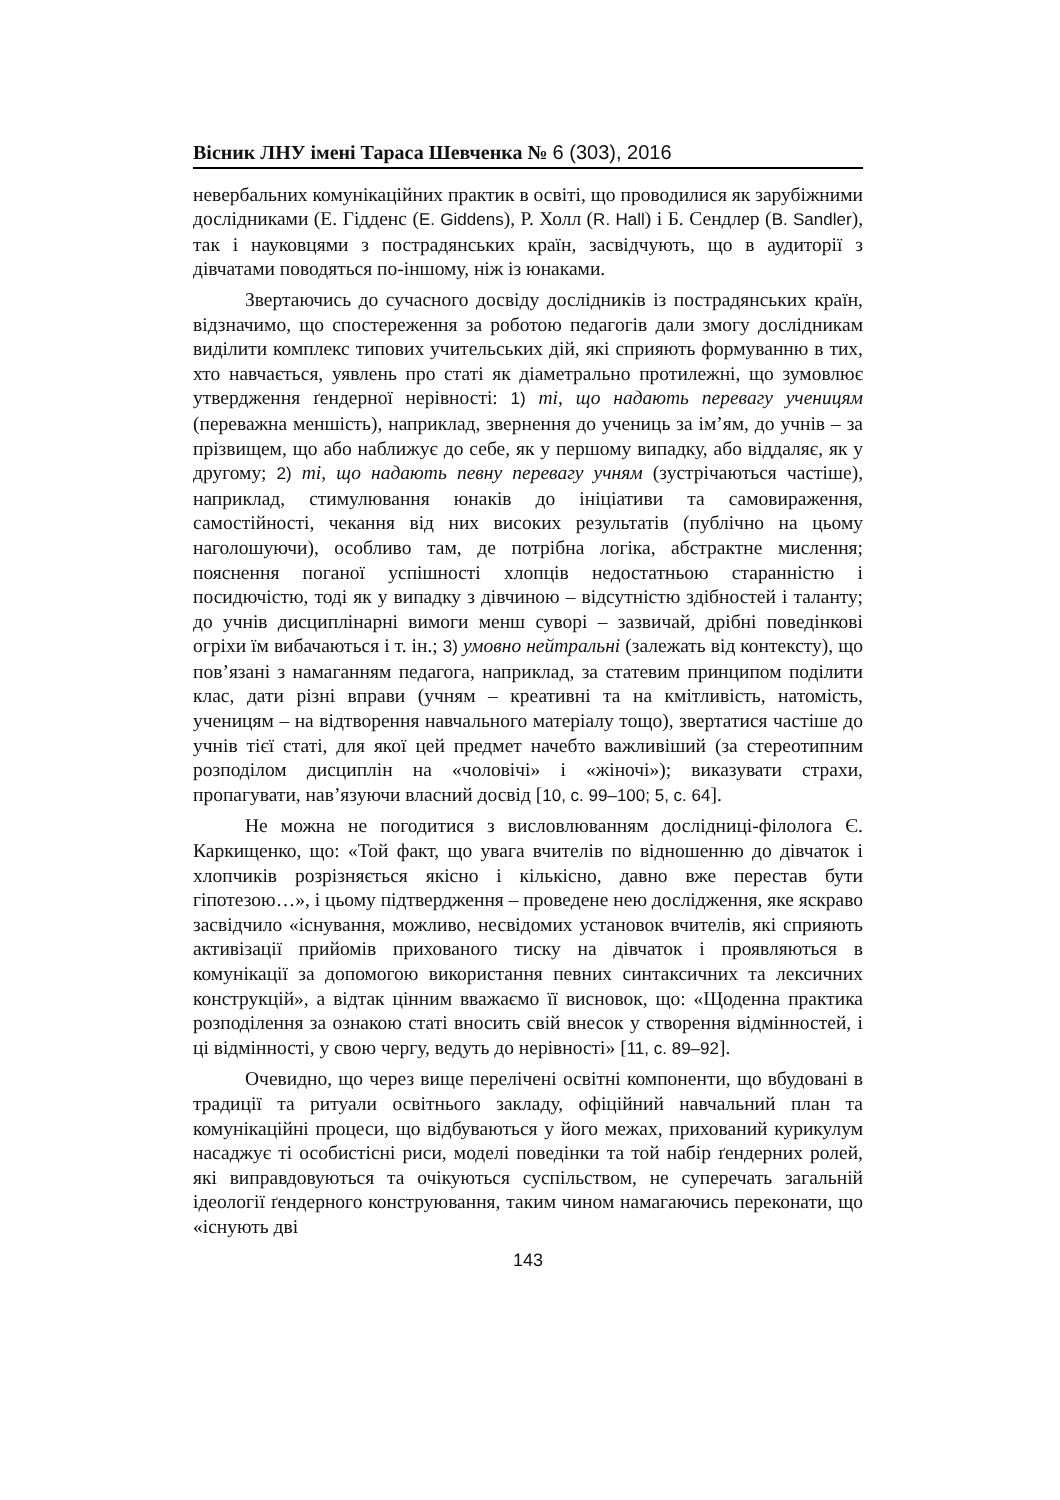Вісник ЛНУ імені Тараса Шевченка № 6 (303), 2016
невербальних комунікаційних практик в освіті, що проводилися як зарубіжними дослідниками (Е. Гідденс (E. Giddens), Р. Холл (R. Hall) і Б. Сендлер (B. Sandler), так і науковцями з пострадянських країн, засвідчують, що в аудиторії з дівчатами поводяться по-іншому, ніж із юнаками.
Звертаючись до сучасного досвіду дослідників із пострадянських країн, відзначимо, що спостереження за роботою педагогів дали змогу дослідникам виділити комплекс типових учительських дій, які сприяють формуванню в тих, хто навчається, уявлень про статі як діаметрально протилежні, що зумовлює утвердження ґендерної нерівності: 1) ті, що надають перевагу ученицям (переважна меншість), наприклад, звернення до учениць за ім’ям, до учнів – за прізвищем, що або наближує до себе, як у першому випадку, або віддаляє, як у другому; 2) ті, що надають певну перевагу учням (зустрічаються частіше), наприклад, стимулювання юнаків до ініціативи та самовираження, самостійності, чекання від них високих результатів (публічно на цьому наголошуючи), особливо там, де потрібна логіка, абстрактне мислення; пояснення поганої успішності хлопців недостатньою старанністю і посидючістю, тоді як у випадку з дівчиною – відсутністю здібностей і таланту; до учнів дисциплінарні вимоги менш суворі – зазвичай, дрібні поведінкові огріхи їм вибачаються і т. ін.; 3) умовно нейтральні (залежать від контексту), що пов’язані з намаганням педагога, наприклад, за статевим принципом поділити клас, дати різні вправи (учням – креативні та на кмітливість, натомість, ученицям – на відтворення навчального матеріалу тощо), звертатися частіше до учнів тієї статі, для якої цей предмет начебто важливіший (за стереотипним розподілом дисциплін на «чоловічі» і «жіночі»); виказувати страхи, пропагувати, нав’язуючи власний досвід [10, с. 99–100; 5, с. 64].
Не можна не погодитися з висловлюванням дослідниці-філолога Є. Каркищенко, що: «Той факт, що увага вчителів по відношенню до дівчаток і хлопчиків розрізняється якісно і кількісно, давно вже перестав бути гіпотезою…», і цьому підтвердження – проведене нею дослідження, яке яскраво засвідчило «існування, можливо, несвідомих установок вчителів, які сприяють активізації прийомів прихованого тиску на дівчаток і проявляються в комунікації за допомогою використання певних синтаксичних та лексичних конструкцій», а відтак цінним вважаємо її висновок, що: «Щоденна практика розподілення за ознакою статі вносить свій внесок у створення відмінностей, і ці відмінності, у свою чергу, ведуть до нерівності» [11, с. 89–92].
Очевидно, що через вище перелічені освітні компоненти, що вбудовані в традиції та ритуали освітнього закладу, офіційний навчальний план та комунікаційні процеси, що відбуваються у його межах, прихований курикулум насаджує ті особистісні риси, моделі поведінки та той набір ґендерних ролей, які виправдовуються та очікуються суспільством, не суперечать загальній ідеології ґендерного конструювання, таким чином намагаючись переконати, що «існують дві
143